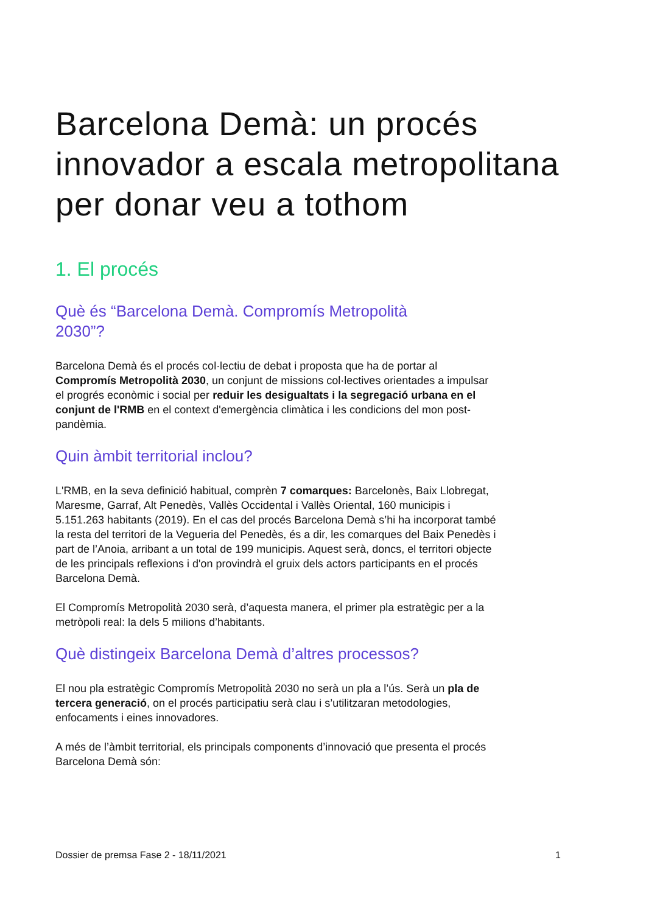Barcelona Demà: un procés innovador a escala metropolitana per donar veu a tothom
1. El procés
Què és “Barcelona Demà. Compromís Metropolità 2030”?
Barcelona Demà és el procés col·lectiu de debat i proposta que ha de portar al Compromís Metropolità 2030, un conjunt de missions col·lectives orientades a impulsar el progrés econòmic i social per reduir les desigualtats i la segregació urbana en el conjunt de l'RMB en el context d'emergència climàtica i les condicions del mon post-pandèmia.
Quin àmbit territorial inclou?
L'RMB, en la seva definició habitual, comprèn 7 comarques: Barcelonès, Baix Llobregat, Maresme, Garraf, Alt Penedès, Vallès Occidental i Vallès Oriental, 160 municipis i 5.151.263 habitants (2019). En el cas del procés Barcelona Demà s’hi ha incorporat també la resta del territori de la Vegueria del Penedès, és a dir, les comarques del Baix Penedès i part de l’Anoia, arribant a un total de 199 municipis. Aquest serà, doncs, el territori objecte de les principals reflexions i d'on provindrà el gruix dels actors participants en el procés Barcelona Demà.
El Compromís Metropolità 2030 serà, d’aquesta manera, el primer pla estratègic per a la metròpoli real: la dels 5 milions d’habitants.
Què distingeix Barcelona Demà d’altres processos?
El nou pla estratègic Compromís Metropolità 2030 no serà un pla a l’ús. Serà un pla de tercera generació, on el procés participatiu serà clau i s’utilitzaran metodologies, enfocaments i eines innovadores.
A més de l’àmbit territorial, els principals components d’innovació que presenta el procés Barcelona Demà són:
Dossier de premsa Fase 2 - 18/11/2021 1